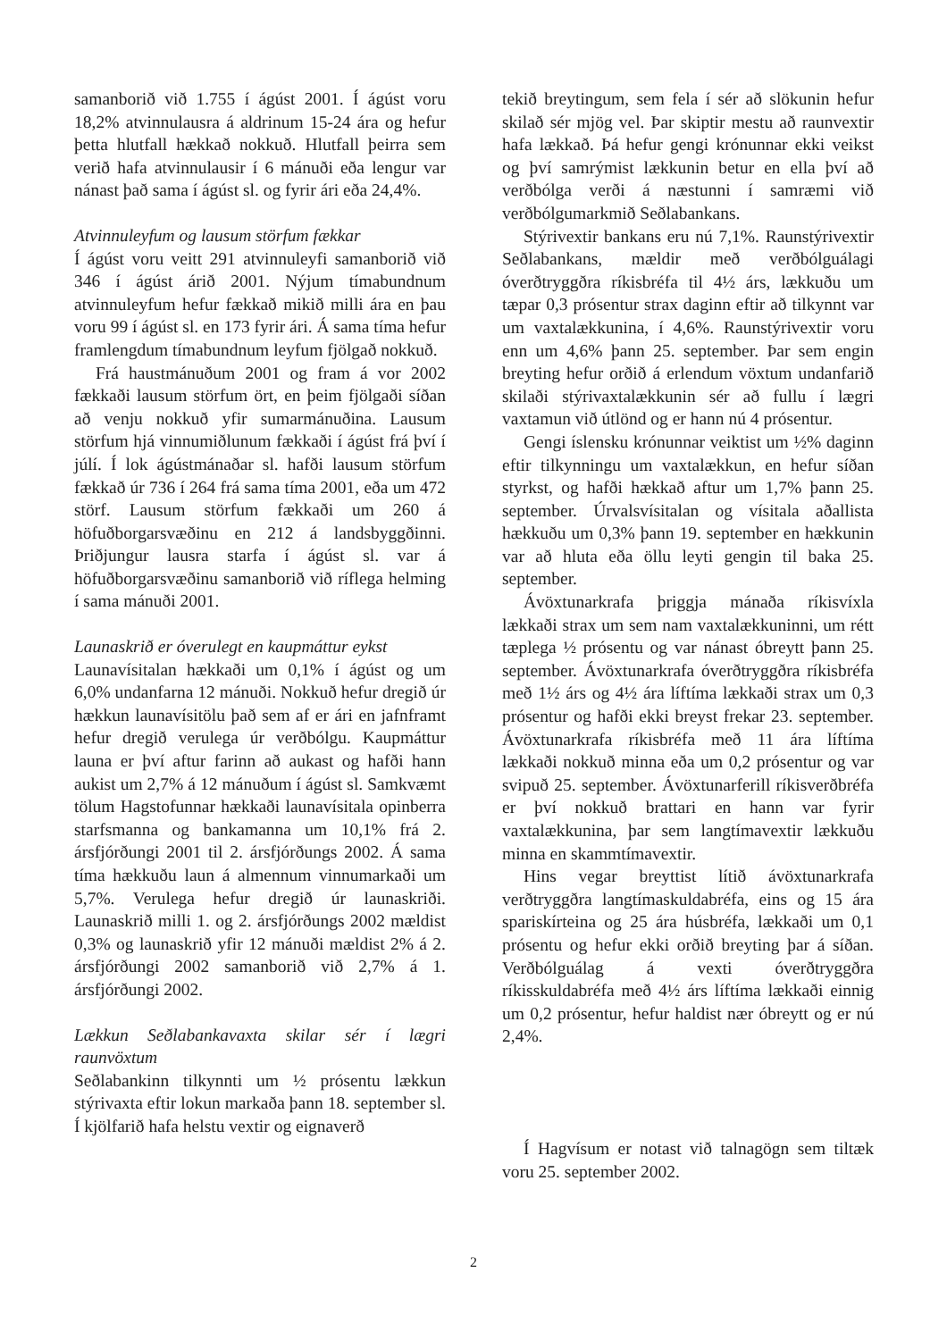samanborið við 1.755 í ágúst 2001. Í ágúst voru 18,2% atvinnulausra á aldrinum 15-24 ára og hefur þetta hlutfall hækkað nokkuð. Hlutfall þeirra sem verið hafa atvinnulausir í 6 mánuði eða lengur var nánast það sama í ágúst sl. og fyrir ári eða 24,4%.
Atvinnuleyfum og lausum störfum fækkar
Í ágúst voru veitt 291 atvinnuleyfi samanborið við 346 í ágúst árið 2001. Nýjum tímabundnum atvinnuleyfum hefur fækkað mikið milli ára en þau voru 99 í ágúst sl. en 173 fyrir ári. Á sama tíma hefur framlengdum tímabundnum leyfum fjölgað nokkuð.
Frá haustmánuðum 2001 og fram á vor 2002 fækkaði lausum störfum ört, en þeim fjölgaði síðan að venju nokkuð yfir sumarmánuðina. Lausum störfum hjá vinnumiðlunum fækkaði í ágúst frá því í júlí. Í lok ágústmánaðar sl. hafði lausum störfum fækkað úr 736 í 264 frá sama tíma 2001, eða um 472 störf. Lausum störfum fækkaði um 260 á höfuðborgarsvæðinu en 212 á landsbyggðinni. Þriðjungur lausra starfa í ágúst sl. var á höfuðborgarsvæðinu samanborið við ríflega helming í sama mánuði 2001.
Launaskrið er óverulegt en kaupmáttur eykst
Launavísitalan hækkaði um 0,1% í ágúst og um 6,0% undanfarna 12 mánuði. Nokkuð hefur dregið úr hækkun launavísitölu það sem af er ári en jafnframt hefur dregið verulega úr verðbólgu. Kaupmáttur launa er því aftur farinn að aukast og hafði hann aukist um 2,7% á 12 mánuðum í ágúst sl. Samkvæmt tölum Hagstofunnar hækkaði launavísitala opinberra starfsmanna og bankamanna um 10,1% frá 2. ársfjórðungi 2001 til 2. ársfjórðungs 2002. Á sama tíma hækkuðu laun á almennum vinnumarkaði um 5,7%. Verulega hefur dregið úr launaskriði. Launaskrið milli 1. og 2. ársfjórðungs 2002 mældist 0,3% og launaskrið yfir 12 mánuði mældist 2% á 2. ársfjórðungi 2002 samanborið við 2,7% á 1. ársfjórðungi 2002.
Lækkun Seðlabankavaxta skilar sér í lægri raunvöxtum
Seðlabankinn tilkynnti um ½ prósentu lækkun stýrivaxta eftir lokun markaða þann 18. september sl. Í kjölfarið hafa helstu vextir og eignaverð
tekið breytingum, sem fela í sér að slökunin hefur skilað sér mjög vel. Þar skiptir mestu að raunvextir hafa lækkað. Þá hefur gengi krónunnar ekki veikst og því samrýmist lækkunin betur en ella því að verðbólga verði á næstunni í samræmi við verðbólgumarkmið Seðlabankans.
Stýrivextir bankans eru nú 7,1%. Raunstýrivextir Seðlabankans, mældir með verðbólguálagi óverðtryggðra ríkisbréfa til 4½ árs, lækkuðu um tæpar 0,3 prósentur strax daginn eftir að tilkynnt var um vaxtalækkunina, í 4,6%. Raunstýrivextir voru enn um 4,6% þann 25. september. Þar sem engin breyting hefur orðið á erlendum vöxtum undanfarið skilaði stýrivaxtalækkunin sér að fullu í lægri vaxtamun við útlönd og er hann nú 4 prósentur.
Gengi íslensku krónunnar veiktist um ½% daginn eftir tilkynningu um vaxtalækkun, en hefur síðan styrkst, og hafði hækkað aftur um 1,7% þann 25. september. Úrvalsvísitalan og vísitala aðallista hækkuðu um 0,3% þann 19. september en hækkunin var að hluta eða öllu leyti gengin til baka 25. september.
Ávöxtunarkrafa þriggja mánaða ríkisvíxla lækkaði strax um sem nam vaxtalækkuninni, um rétt tæplega ½ prósentu og var nánast óbreytt þann 25. september. Ávöxtunarkrafa óverðtryggðra ríkisbréfa með 1½ árs og 4½ ára líftíma lækkaði strax um 0,3 prósentur og hafði ekki breyst frekar 23. september. Ávöxtunarkrafa ríkisbréfa með 11 ára líftíma lækkaði nokkuð minna eða um 0,2 prósentur og var svipuð 25. september. Ávöxtunarferill ríkisverðbréfa er því nokkuð brattari en hann var fyrir vaxtalækkunina, þar sem langtímavextir lækkuðu minna en skammtímavextir.
Hins vegar breyttist lítið ávöxtunarkrafa verðtryggðra langtímaskuldabréfa, eins og 15 ára spariskírteina og 25 ára húsbréfa, lækkaði um 0,1 prósentu og hefur ekki orðið breyting þar á síðan. Verðbólguálag á vexti óverðtryggðra ríkisskuldabréfa með 4½ árs líftíma lækkaði einnig um 0,2 prósentur, hefur haldist nær óbreytt og er nú 2,4%.
Í Hagvísum er notast við talnagögn sem tiltæk voru 25. september 2002.
2